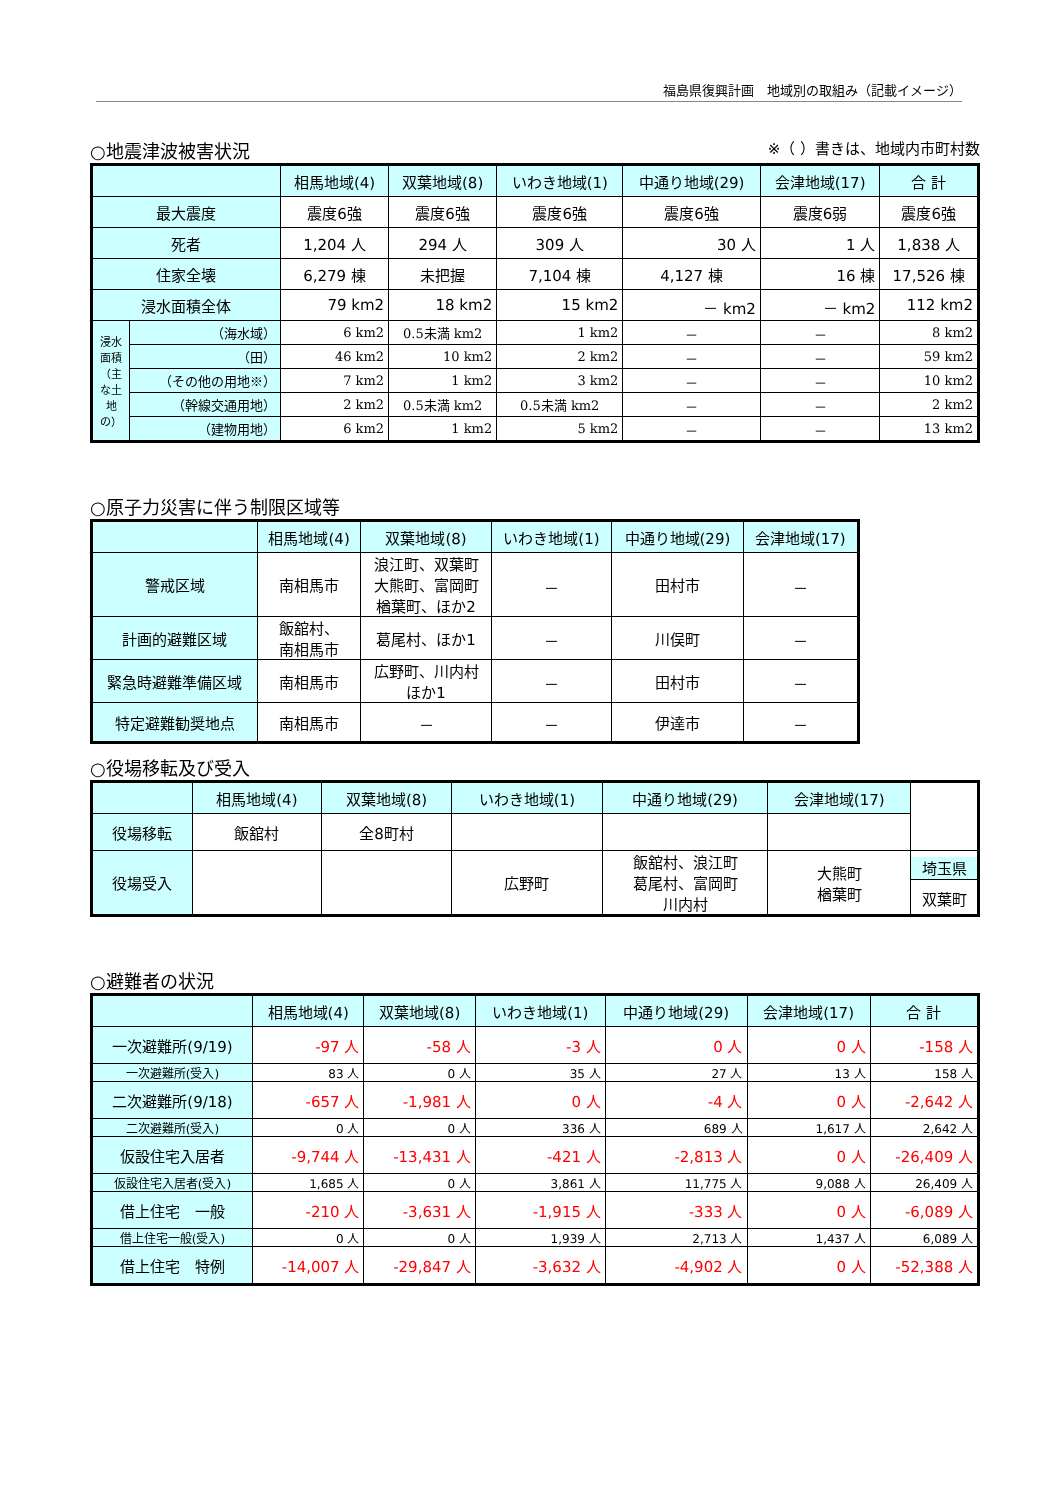福島県復興計画　地域別の取組み（記載イメージ）
○地震津波被害状況 ※（ ）書きは、地域内市町村数
| | | 相馬地域(4) | 双葉地域(8) | いわき地域(1) | 中通り地域(29) | 会津地域(17) | 合 計 |
| --- | --- | --- | --- | --- | --- | --- | --- |
| 最大震度 | | 震度6強 | 震度6強 | 震度6強 | 震度6強 | 震度6弱 | 震度6強 |
| 死者 | | 1,204 人 | 294 人 | 309 人 | 30 人 | 1 人 | 1,838 人 |
| 住家全壊 | | 6,279 棟 | 未把握 | 7,104 棟 | 4,127 棟 | 16 棟 | 17,526 棟 |
| 浸水面積全体 | | 79 km2 | 18 km2 | 15 km2 | － km2 | － km2 | 112 km2 |
| 浸水面積（主な土地の） | （海水域） | 6 km2 | 0.5未満 km2 | 1 km2 | － | － | 8 km2 |
| | （田） | 46 km2 | 10 km2 | 2 km2 | － | － | 59 km2 |
| | （その他の用地※） | 7 km2 | 1 km2 | 3 km2 | － | － | 10 km2 |
| | （幹線交通用地） | 2 km2 | 0.5未満 km2 | 0.5未満 km2 | － | － | 2 km2 |
| | （建物用地） | 6 km2 | 1 km2 | 5 km2 | － | － | 13 km2 |
○原子力災害に伴う制限区域等
| | 相馬地域(4) | 双葉地域(8) | いわき地域(1) | 中通り地域(29) | 会津地域(17) |
| --- | --- | --- | --- | --- | --- |
| 警戒区域 | 南相馬市 | 浪江町、双葉町 大熊町、富岡町 楢葉町、ほか2 | － | 田村市 | － |
| 計画的避難区域 | 飯舘村、 南相馬市 | 葛尾村、ほか1 | － | 川俣町 | － |
| 緊急時避難準備区域 | 南相馬市 | 広野町、川内村 ほか1 | － | 田村市 | － |
| 特定避難勧奨地点 | 南相馬市 | － | － | 伊達市 | － |
○役場移転及び受入
| | 相馬地域(4) | 双葉地域(8) | いわき地域(1) | 中通り地域(29) | 会津地域(17) | |
| --- | --- | --- | --- | --- | --- | --- |
| 役場移転 | 飯舘村 | 全8町村 | | | | |
| 役場受入 | | | 広野町 | 飯舘村、浪江町 葛尾村、富岡町 川内村 | 大熊町 楢葉町 | 埼玉県 双葉町 |
○避難者の状況
| | 相馬地域(4) | 双葉地域(8) | いわき地域(1) | 中通り地域(29) | 会津地域(17) | 合 計 |
| --- | --- | --- | --- | --- | --- | --- |
| 一次避難所(9/19) | -97 人 | -58 人 | -3 人 | 0 人 | 0 人 | -158 人 |
| 一次避難所(受入) | 83 人 | 0 人 | 35 人 | 27 人 | 13 人 | 158 人 |
| 二次避難所(9/18) | -657 人 | -1,981 人 | 0 人 | -4 人 | 0 人 | -2,642 人 |
| 二次避難所(受入) | 0 人 | 0 人 | 336 人 | 689 人 | 1,617 人 | 2,642 人 |
| 仮設住宅入居者 | -9,744 人 | -13,431 人 | -421 人 | -2,813 人 | 0 人 | -26,409 人 |
| 仮設住宅入居者(受入) | 1,685 人 | 0 人 | 3,861 人 | 11,775 人 | 9,088 人 | 26,409 人 |
| 借上住宅 一般 | -210 人 | -3,631 人 | -1,915 人 | -333 人 | 0 人 | -6,089 人 |
| 借上住宅一般(受入) | 0 人 | 0 人 | 1,939 人 | 2,713 人 | 1,437 人 | 6,089 人 |
| 借上住宅 特例 | -14,007 人 | -29,847 人 | -3,632 人 | -4,902 人 | 0 人 | -52,388 人 |